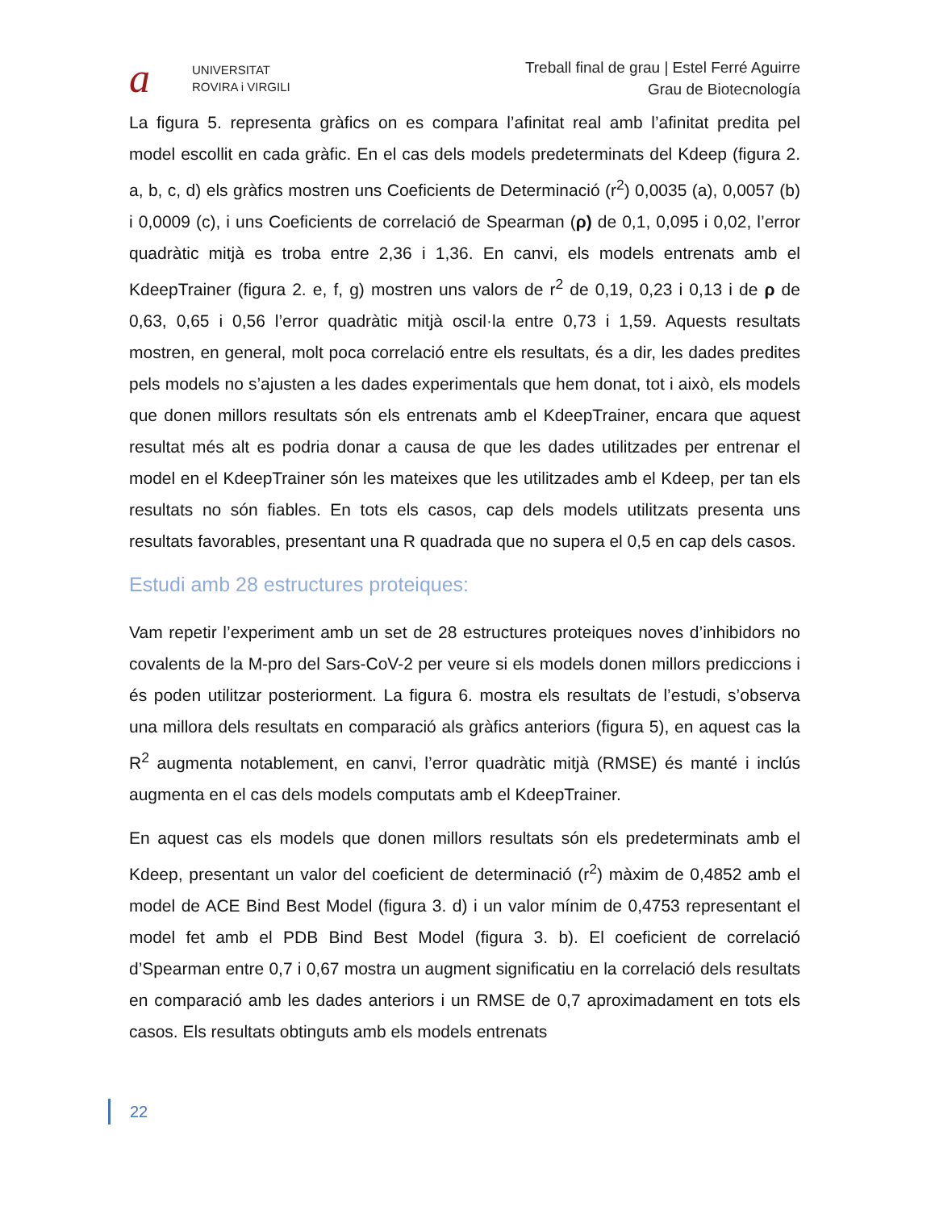a
UNIVERSITAT
ROVIRA i VIRGILI
Treball final de grau | Estel Ferré Aguirre
Grau de Biotecnología
La figura 5. representa gràfics on es compara l’afinitat real amb l’afinitat predita pel model escollit en cada gràfic. En el cas dels models predeterminats del Kdeep (figura 2. a, b, c, d) els gràfics mostren uns Coeficients de Determinació (r<sup>2</sup>) 0,0035 (a), 0,0057 (b) i 0,0009 (c), i uns Coeficients de correlació de Spearman (ρ) de 0,1, 0,095 i 0,02, l’error quadràtic mitjà es troba entre 2,36 i 1,36. En canvi, els models entrenats amb el KdeepTrainer (figura 2. e, f, g) mostren uns valors de r<sup>2</sup> de 0,19, 0,23 i 0,13 i de ρ de 0,63, 0,65 i 0,56 l’error quadràtic mitjà oscil·la entre 0,73 i 1,59. Aquests resultats mostren, en general, molt poca correlació entre els resultats, és a dir, les dades predites pels models no s’ajusten a les dades experimentals que hem donat, tot i això, els models que donen millors resultats són els entrenats amb el KdeepTrainer, encara que aquest resultat més alt es podria donar a causa de que les dades utilitzades per entrenar el model en el KdeepTrainer són les mateixes que les utilitzades amb el Kdeep, per tan els resultats no són fiables. En tots els casos, cap dels models utilitzats presenta uns resultats favorables, presentant una R quadrada que no supera el 0,5 en cap dels casos.
Estudi amb 28 estructures proteiques:
Vam repetir l’experiment amb un set de 28 estructures proteiques noves d’inhibidors no covalents de la M-pro del Sars-CoV-2 per veure si els models donen millors prediccions i és poden utilitzar posteriorment. La figura 6. mostra els resultats de l’estudi, s’observa una millora dels resultats en comparació als gràfics anteriors (figura 5), en aquest cas la R<sup>2</sup> augmenta notablement, en canvi, l’error quadràtic mitjà (RMSE) és manté i inclús augmenta en el cas dels models computats amb el KdeepTrainer.
En aquest cas els models que donen millors resultats són els predeterminats amb el Kdeep, presentant un valor del coeficient de determinació (r<sup>2</sup>) màxim de 0,4852 amb el model de ACE Bind Best Model (figura 3. d) i un valor mínim de 0,4753 representant el model fet amb el PDB Bind Best Model (figura 3. b). El coeficient de correlació d’Spearman entre 0,7 i 0,67 mostra un augment significatiu en la correlació dels resultats en comparació amb les dades anteriors i un RMSE de 0,7 aproximadament en tots els casos. Els resultats obtinguts amb els models entrenats
22